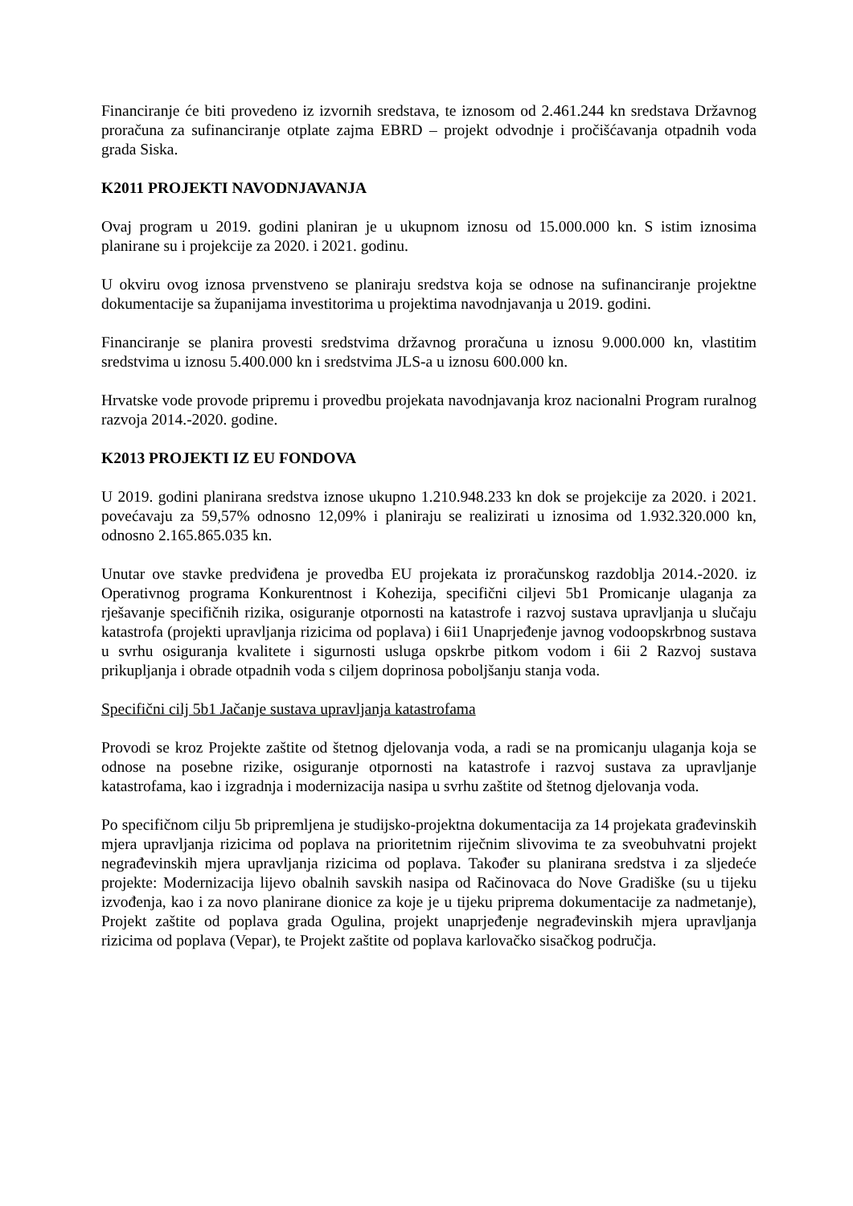Financiranje će biti provedeno iz izvornih sredstava, te iznosom od 2.461.244 kn sredstava Državnog proračuna za sufinanciranje otplate zajma EBRD – projekt odvodnje i pročišćavanja otpadnih voda grada Siska.
K2011 PROJEKTI NAVODNJAVANJA
Ovaj program u 2019. godini planiran je u ukupnom iznosu od 15.000.000 kn. S istim iznosima planirane su i projekcije za 2020. i 2021. godinu.
U okviru ovog iznosa prvenstveno se planiraju sredstva koja se odnose na sufinanciranje projektne dokumentacije sa županijama investitorima u projektima navodnjavanja u 2019. godini.
Financiranje se planira provesti sredstvima državnog proračuna u iznosu 9.000.000 kn, vlastitim sredstvima u iznosu 5.400.000 kn i sredstvima JLS-a u iznosu 600.000 kn.
Hrvatske vode provode pripremu i provedbu projekata navodnjavanja kroz nacionalni Program ruralnog razvoja 2014.-2020. godine.
K2013 PROJEKTI IZ EU FONDOVA
U 2019. godini planirana sredstva iznose ukupno 1.210.948.233 kn dok se projekcije za 2020. i 2021. povećavaju za 59,57% odnosno 12,09% i planiraju se realizirati u iznosima od 1.932.320.000 kn, odnosno 2.165.865.035 kn.
Unutar ove stavke predviđena je provedba EU projekata iz proračunskog razdoblja 2014.-2020. iz Operativnog programa Konkurentnost i Kohezija, specifični ciljevi 5b1 Promicanje ulaganja za rješavanje specifičnih rizika, osiguranje otpornosti na katastrofe i razvoj sustava upravljanja u slučaju katastrofa (projekti upravljanja rizicima od poplava) i 6ii1 Unaprjeđenje javnog vodoopskrbnog sustava u svrhu osiguranja kvalitete i sigurnosti usluga opskrbe pitkom vodom i 6ii 2 Razvoj sustava prikupljanja i obrade otpadnih voda s ciljem doprinosa poboljšanju stanja voda.
Specifični cilj 5b1 Jačanje sustava upravljanja katastrofama
Provodi se kroz Projekte zaštite od štetnog djelovanja voda, a radi se na promicanju ulaganja koja se odnose na posebne rizike, osiguranje otpornosti na katastrofe i razvoj sustava za upravljanje katastrofama, kao i izgradnja i modernizacija nasipa u svrhu zaštite od štetnog djelovanja voda.
Po specifičnom cilju 5b pripremljena je studijsko-projektna dokumentacija za 14 projekata građevinskih mjera upravljanja rizicima od poplava na prioritetnim riječnim slivovima te za sveobuhvatni projekt negrađevinskih mjera upravljanja rizicima od poplava. Također su planirana sredstva i za sljedeće projekte: Modernizacija lijevo obalnih savskih nasipa od Račinovaca do Nove Gradiške (su u tijeku izvođenja, kao i za novo planirane dionice za koje je u tijeku priprema dokumentacije za nadmetanje), Projekt zaštite od poplava grada Ogulina, projekt unaprjeđenje negrađevinskih mjera upravljanja rizicima od poplava (Vepar), te Projekt zaštite od poplava karlovačko sisačkog područja.